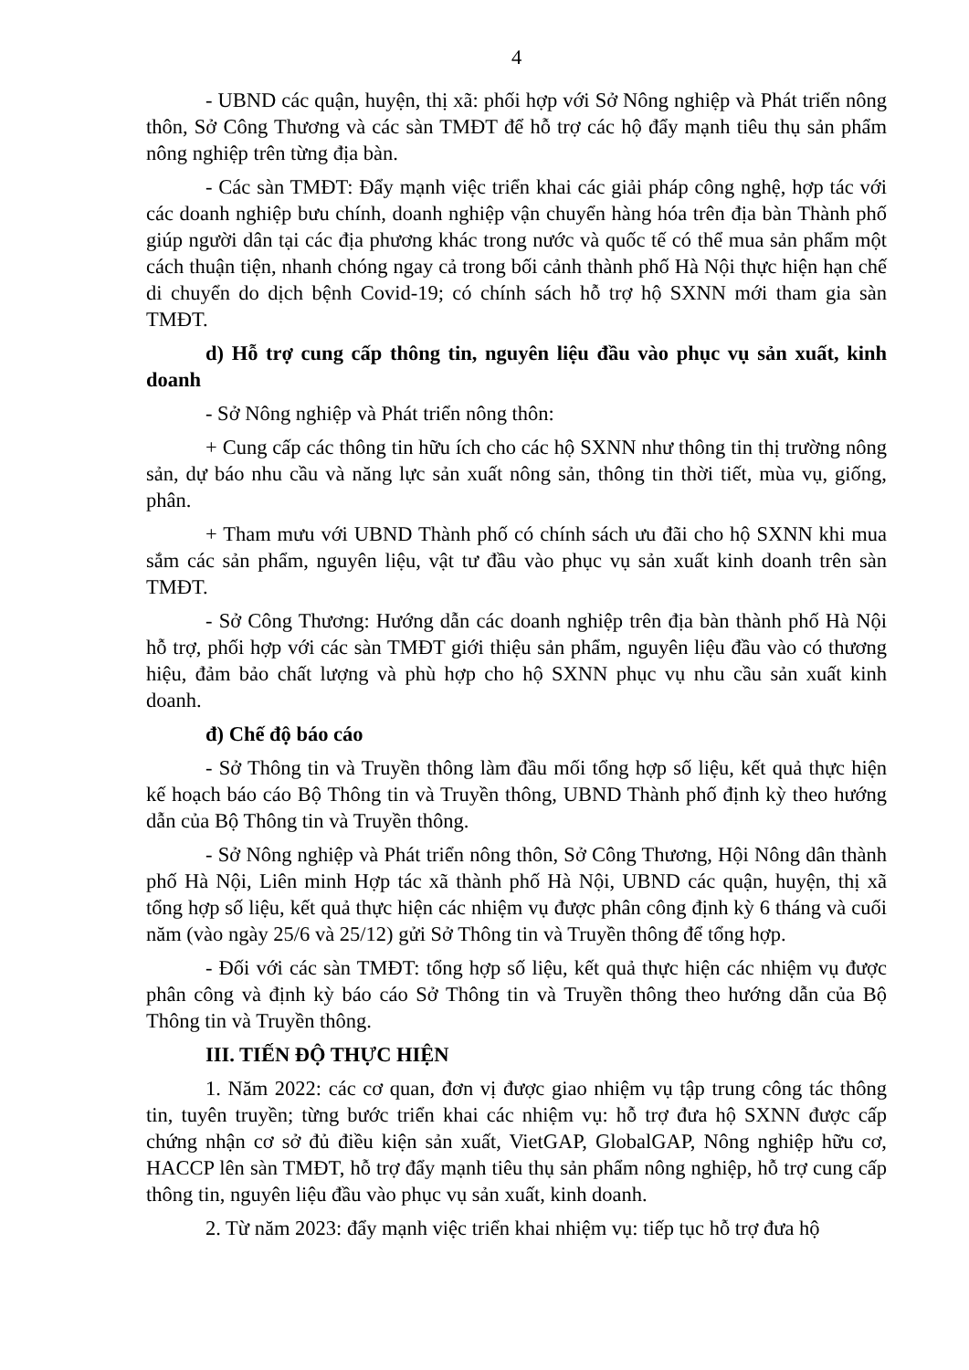4
- UBND các quận, huyện, thị xã: phối hợp với Sở Nông nghiệp và Phát triển nông thôn, Sở Công Thương và các sàn TMĐT để hỗ trợ các hộ đẩy mạnh tiêu thụ sản phẩm nông nghiệp trên từng địa bàn.
- Các sàn TMĐT: Đẩy mạnh việc triển khai các giải pháp công nghệ, hợp tác với các doanh nghiệp bưu chính, doanh nghiệp vận chuyển hàng hóa trên địa bàn Thành phố giúp người dân tại các địa phương khác trong nước và quốc tế có thể mua sản phẩm một cách thuận tiện, nhanh chóng ngay cả trong bối cảnh thành phố Hà Nội thực hiện hạn chế di chuyển do dịch bệnh Covid-19; có chính sách hỗ trợ hộ SXNN mới tham gia sàn TMĐT.
d) Hỗ trợ cung cấp thông tin, nguyên liệu đầu vào phục vụ sản xuất, kinh doanh
- Sở Nông nghiệp và Phát triển nông thôn:
+ Cung cấp các thông tin hữu ích cho các hộ SXNN như thông tin thị trường nông sản, dự báo nhu cầu và năng lực sản xuất nông sản, thông tin thời tiết, mùa vụ, giống, phân.
+ Tham mưu với UBND Thành phố có chính sách ưu đãi cho hộ SXNN khi mua sắm các sản phẩm, nguyên liệu, vật tư đầu vào phục vụ sản xuất kinh doanh trên sàn TMĐT.
- Sở Công Thương: Hướng dẫn các doanh nghiệp trên địa bàn thành phố Hà Nội hỗ trợ, phối hợp với các sàn TMĐT giới thiệu sản phẩm, nguyên liệu đầu vào có thương hiệu, đảm bảo chất lượng và phù hợp cho hộ SXNN phục vụ nhu cầu sản xuất kinh doanh.
đ) Chế độ báo cáo
- Sở Thông tin và Truyền thông làm đầu mối tổng hợp số liệu, kết quả thực hiện kế hoạch báo cáo Bộ Thông tin và Truyền thông, UBND Thành phố định kỳ theo hướng dẫn của Bộ Thông tin và Truyền thông.
- Sở Nông nghiệp và Phát triển nông thôn, Sở Công Thương, Hội Nông dân thành phố Hà Nội, Liên minh Hợp tác xã thành phố Hà Nội, UBND các quận, huyện, thị xã tổng hợp số liệu, kết quả thực hiện các nhiệm vụ được phân công định kỳ 6 tháng và cuối năm (vào ngày 25/6 và 25/12) gửi Sở Thông tin và Truyền thông để tổng hợp.
- Đối với các sàn TMĐT: tổng hợp số liệu, kết quả thực hiện các nhiệm vụ được phân công và định kỳ báo cáo Sở Thông tin và Truyền thông theo hướng dẫn của Bộ Thông tin và Truyền thông.
III. TIẾN ĐỘ THỰC HIỆN
1. Năm 2022: các cơ quan, đơn vị được giao nhiệm vụ tập trung công tác thông tin, tuyên truyền; từng bước triển khai các nhiệm vụ: hỗ trợ đưa hộ SXNN được cấp chứng nhận cơ sở đủ điều kiện sản xuất, VietGAP, GlobalGAP, Nông nghiệp hữu cơ, HACCP lên sàn TMĐT, hỗ trợ đẩy mạnh tiêu thụ sản phẩm nông nghiệp, hỗ trợ cung cấp thông tin, nguyên liệu đầu vào phục vụ sản xuất, kinh doanh.
2. Từ năm 2023: đẩy mạnh việc triển khai nhiệm vụ: tiếp tục hỗ trợ đưa hộ